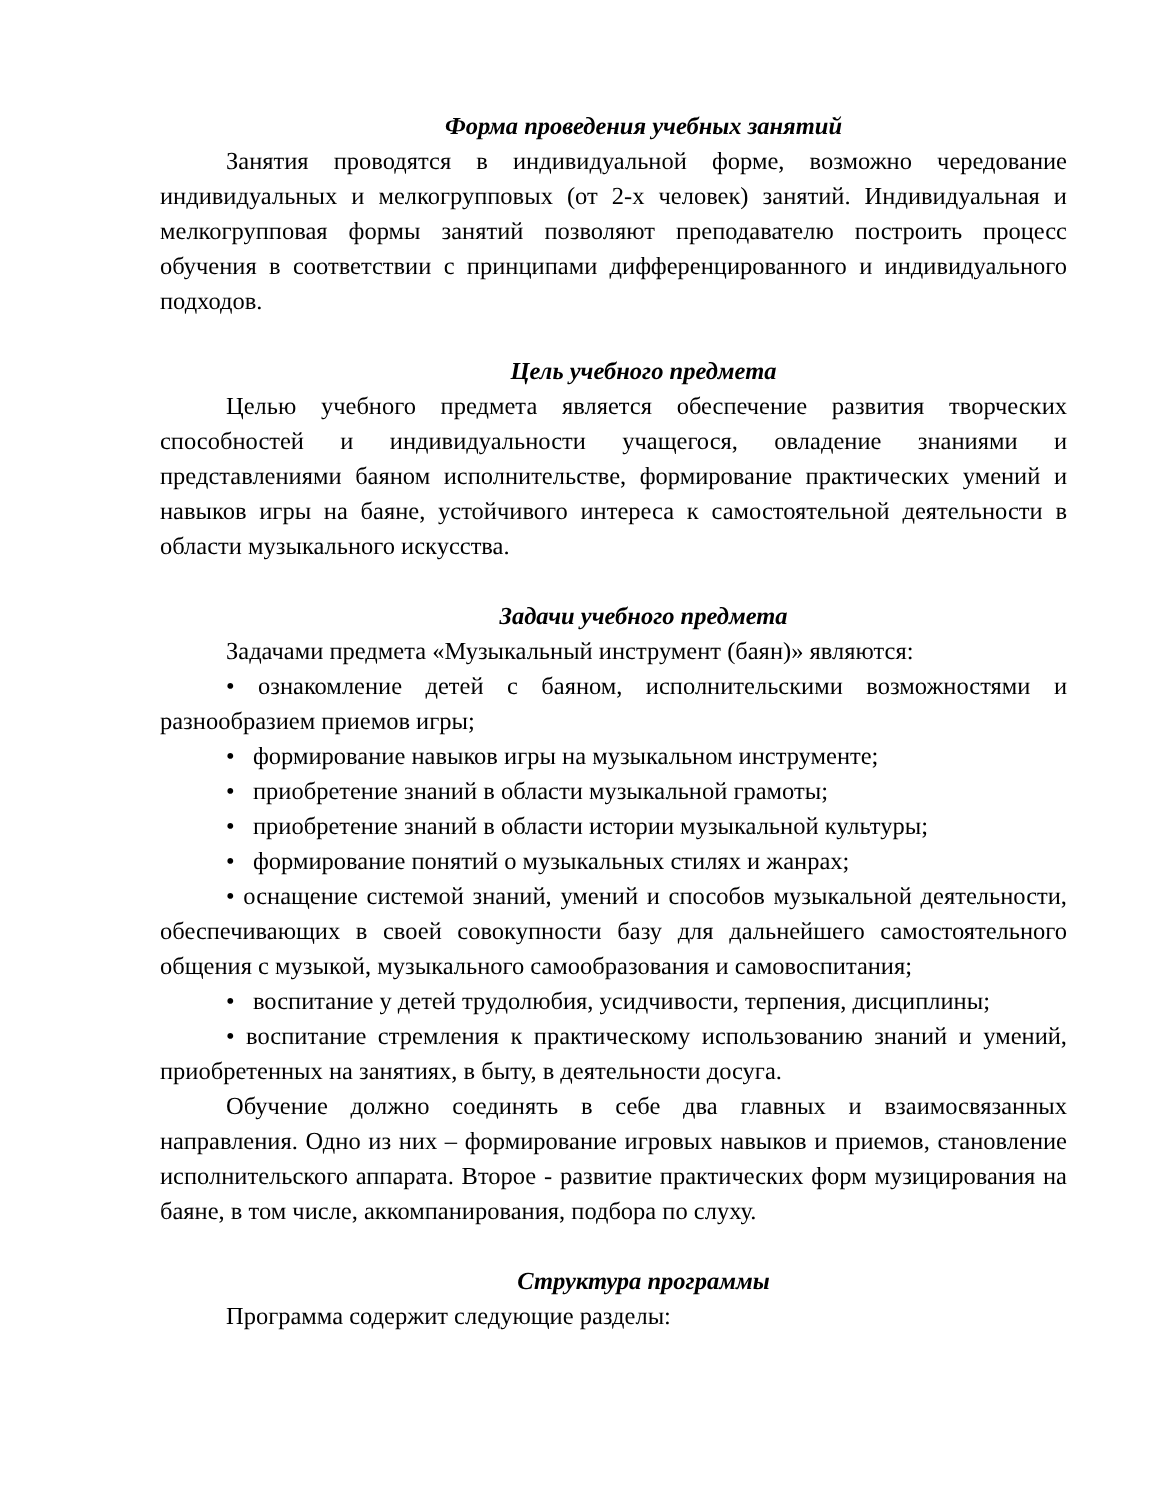Форма проведения учебных занятий
Занятия проводятся в индивидуальной форме, возможно чередование индивидуальных и мелкогрупповых (от 2-х человек) занятий. Индивидуальная и мелкогрупповая формы занятий позволяют преподавателю построить процесс обучения в соответствии с принципами дифференцированного и индивидуального подходов.
Цель учебного предмета
Целью учебного предмета является обеспечение развития творческих способностей и индивидуальности учащегося, овладение знаниями и представлениями баяном исполнительстве, формирование практических умений и навыков игры на баяне, устойчивого интереса к самостоятельной деятельности в области музыкального искусства.
Задачи учебного предмета
Задачами предмета «Музыкальный инструмент (баян)» являются:
• ознакомление детей с баяном, исполнительскими возможностями и разнообразием приемов игры;
• формирование навыков игры на музыкальном инструменте;
• приобретение знаний в области музыкальной грамоты;
• приобретение знаний в области истории музыкальной культуры;
• формирование понятий о музыкальных стилях и жанрах;
• оснащение системой знаний, умений и способов музыкальной деятельности, обеспечивающих в своей совокупности базу для дальнейшего самостоятельного общения с музыкой, музыкального самообразования и самовоспитания;
• воспитание у детей трудолюбия, усидчивости, терпения, дисциплины;
• воспитание стремления к практическому использованию знаний и умений, приобретенных на занятиях, в быту, в деятельности досуга.
Обучение должно соединять в себе два главных и взаимосвязанных направления. Одно из них – формирование игровых навыков и приемов, становление исполнительского аппарата. Второе - развитие практических форм музицирования на баяне, в том числе, аккомпанирования, подбора по слуху.
Структура программы
Программа содержит следующие разделы: